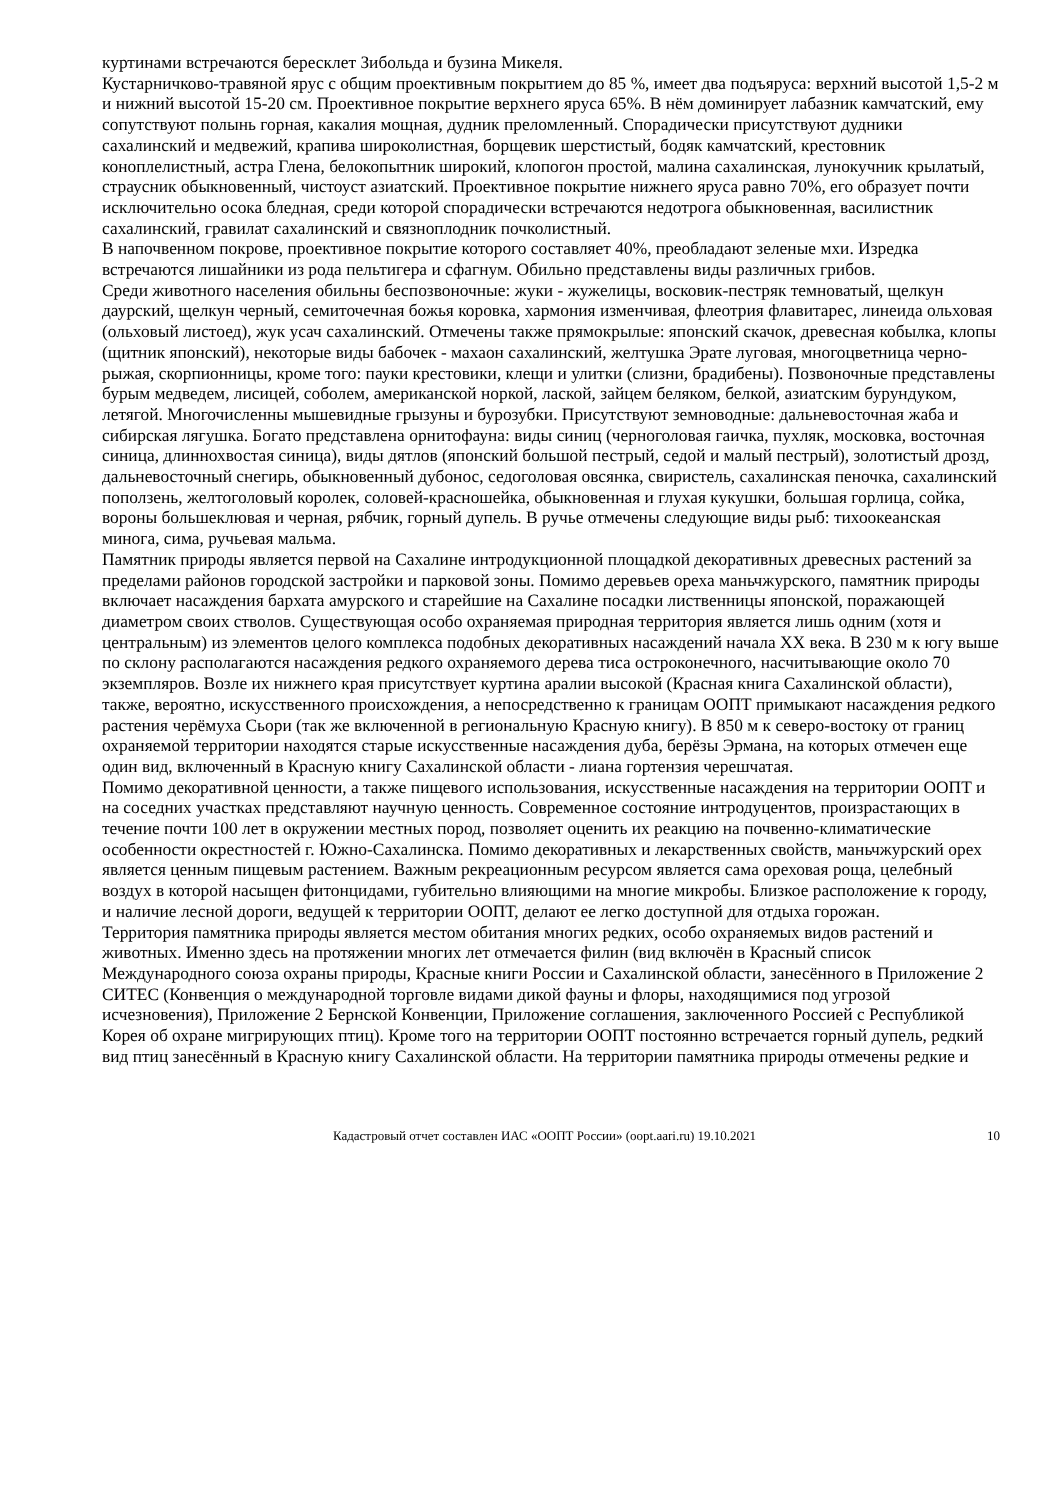куртинами встречаются бересклет Зибольда и бузина Микеля.
Кустарничково-травяной ярус с общим проективным покрытием до 85 %, имеет два подъяруса: верхний высотой 1,5-2 м и нижний высотой 15-20 см. Проективное покрытие верхнего яруса 65%. В нём доминирует лабазник камчатский, ему сопутствуют полынь горная, какалия мощная, дудник преломленный. Спорадически присутствуют дудники сахалинский и медвежий, крапива широколистная, борщевик шерстистый, бодяк камчатский, крестовник коноплелистный, астра Глена, белокопытник широкий, клопогон простой, малина сахалинская, лунокучник крылатый, страусник обыкновенный, чистоуст азиатский. Проективное покрытие нижнего яруса равно 70%, его образует почти исключительно осока бледная, среди которой спорадически встречаются недотрога обыкновенная, василистник сахалинский, гравилат сахалинский и связноплодник почколистный.
В напочвенном покрове, проективное покрытие которого составляет 40%, преобладают зеленые мхи. Изредка встречаются лишайники из рода пельтигера и сфагнум. Обильно представлены виды различных грибов.
Среди животного населения обильны беспозвоночные: жуки - жужелицы, восковик-пестряк темноватый, щелкун даурский, щелкун черный, семиточечная божья коровка, хармония изменчивая, флеотрия флавитарес, линеида ольховая (ольховый листоед), жук усач сахалинский. Отмечены также прямокрылые: японский скачок, древесная кобылка, клопы (щитник японский), некоторые виды бабочек - махаон сахалинский, желтушка Эрате луговая, многоцветница черно-рыжая, скорпионницы, кроме того: пауки крестовики, клещи и улитки (слизни, брадибены). Позвоночные представлены бурым медведем, лисицей, соболем, американской норкой, лаской, зайцем беляком, белкой, азиатским бурундуком, летягой. Многочисленны мышевидные грызуны и бурозубки. Присутствуют земноводные: дальневосточная жаба и сибирская лягушка. Богато представлена орнитофауна: виды синиц (черноголовая гаичка, пухляк, московка, восточная синица, длиннохвостая синица), виды дятлов (японский большой пестрый, седой и малый пестрый), золотистый дрозд, дальневосточный снегирь, обыкновенный дубонос, седоголовая овсянка, свиристель, сахалинская пеночка, сахалинский поползень, желтоголовый королек, соловей-красношейка, обыкновенная и глухая кукушки, большая горлица, сойка, вороны большеклювая и черная, рябчик, горный дупель. В ручье отмечены следующие виды рыб: тихоокеанская минога, сима, ручьевая мальма.
Памятник природы является первой на Сахалине интродукционной площадкой декоративных древесных растений за пределами районов городской застройки и парковой зоны. Помимо деревьев ореха маньчжурского, памятник природы включает насаждения бархата амурского и старейшие на Сахалине посадки лиственницы японской, поражающей диаметром своих стволов. Существующая особо охраняемая природная территория является лишь одним (хотя и центральным) из элементов целого комплекса подобных декоративных насаждений начала XX века. В 230 м к югу выше по склону располагаются насаждения редкого охраняемого дерева тиса остроконечного, насчитывающие около 70 экземпляров. Возле их нижнего края присутствует куртина аралии высокой (Красная книга Сахалинской области), также, вероятно, искусственного происхождения, а непосредственно к границам ООПТ примыкают насаждения редкого растения черёмуха Сьори (так же включенной в региональную Красную книгу). В 850 м к северо-востоку от границ охраняемой территории находятся старые искусственные насаждения дуба, берёзы Эрмана, на которых отмечен еще один вид, включенный в Красную книгу Сахалинской области - лиана гортензия черешчатая.
Помимо декоративной ценности, а также пищевого использования, искусственные насаждения на территории ООПТ и на соседних участках представляют научную ценность. Современное состояние интродуцентов, произрастающих в течение почти 100 лет в окружении местных пород, позволяет оценить их реакцию на почвенно-климатические особенности окрестностей г. Южно-Сахалинска. Помимо декоративных и лекарственных свойств, маньчжурский орех является ценным пищевым растением. Важным рекреационным ресурсом является сама ореховая роща, целебный воздух в которой насыщен фитонцидами, губительно влияющими на многие микробы. Близкое расположение к городу, и наличие лесной дороги, ведущей к территории ООПТ, делают ее легко доступной для отдыха горожан.
Территория памятника природы является местом обитания многих редких, особо охраняемых видов растений и животных. Именно здесь на протяжении многих лет отмечается филин (вид включён в Красный список Международного союза охраны природы, Красные книги России и Сахалинской области, занесённого в Приложение 2 СИТЕС (Конвенция о международной торговле видами дикой фауны и флоры, находящимися под угрозой исчезновения), Приложение 2 Бернской Конвенции, Приложение соглашения, заключенного Россией с Республикой Корея об охране мигрирующих птиц). Кроме того на территории ООПТ постоянно встречается горный дупель, редкий вид птиц занесённый в Красную книгу Сахалинской области. На территории памятника природы отмечены редкие и
Кадастровый отчет составлен ИАС «ООПТ России» (oopt.aari.ru) 19.10.2021 10